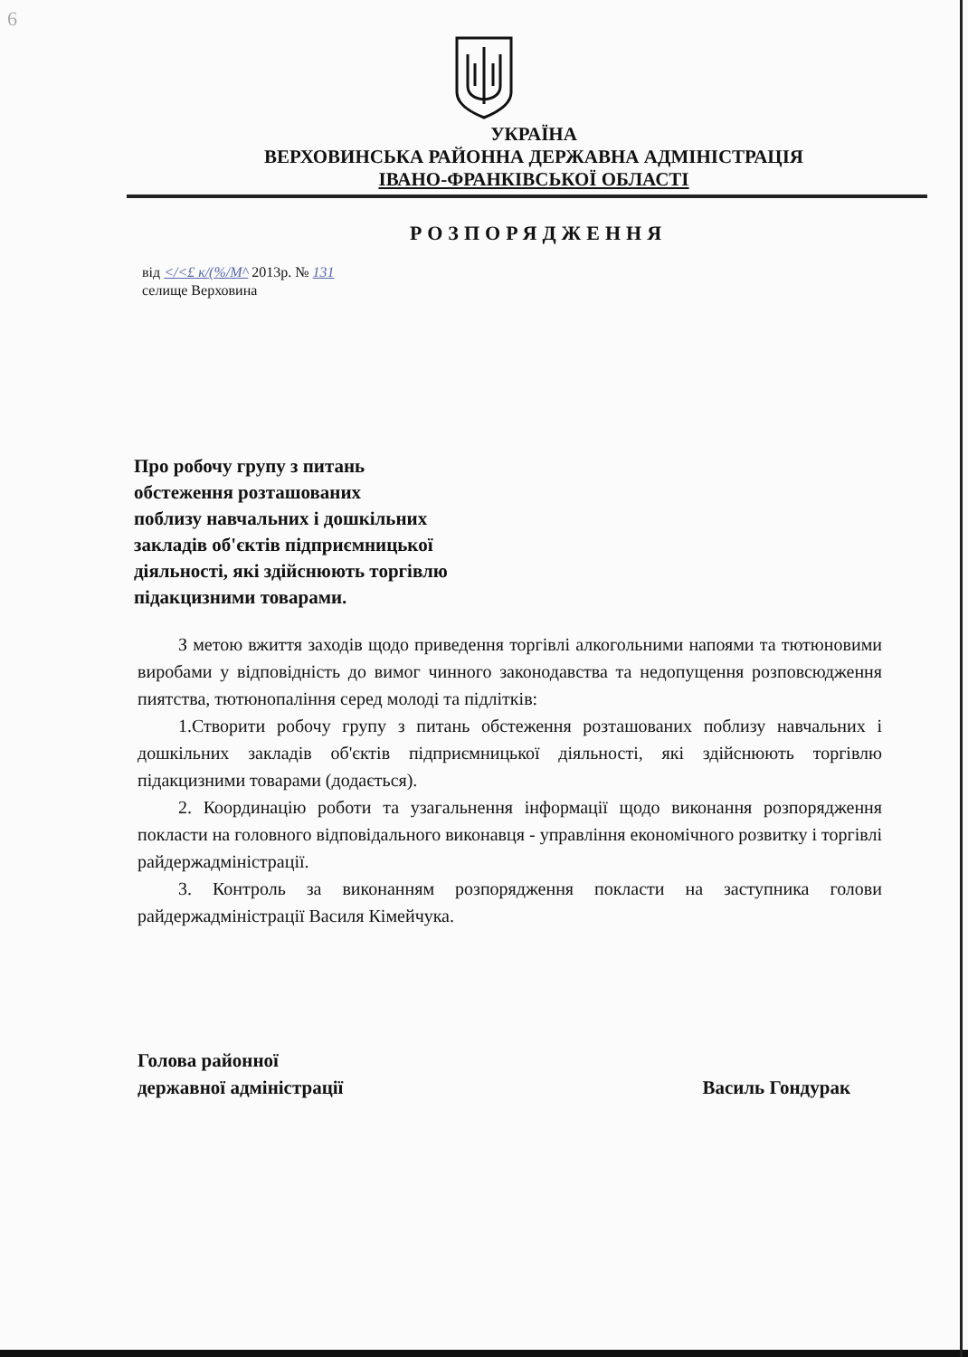6
УКРАЇНА
ВЕРХОВИНСЬКА РАЙОННА ДЕРЖАВНА АДМІНІСТРАЦІЯ
ІВАНО-ФРАНКІВСЬКОЇ ОБЛАСТІ
РОЗПОРЯДЖЕННЯ
від </<£ к/(%/М^ 2013р. № 131
селище Верховина
Про робочу групу з питань
обстеження розташованих
поблизу навчальних і дошкільних
закладів об'єктів підприємницької
діяльності, які здійснюють торгівлю
підакцизними товарами.
З метою вжиття заходів щодо приведення торгівлі алкогольними напоями та тютюновими виробами у відповідність до вимог чинного законодавства та недопущення розповсюдження пиятства, тютюнопаління серед молоді та підлітків:
1.Створити робочу групу з питань обстеження розташованих поблизу навчальних і дошкільних закладів об'єктів підприємницької діяльності, які здійснюють торгівлю підакцизними товарами (додається).
2. Координацію роботи та узагальнення інформації щодо виконання розпорядження покласти на головного відповідального виконавця - управління економічного розвитку і торгівлі райдержадміністрації.
3. Контроль за виконанням розпорядження покласти на заступника голови райдержадміністрації Василя Кімейчука.
Голова районної
державної адміністрації
Василь Гондурак